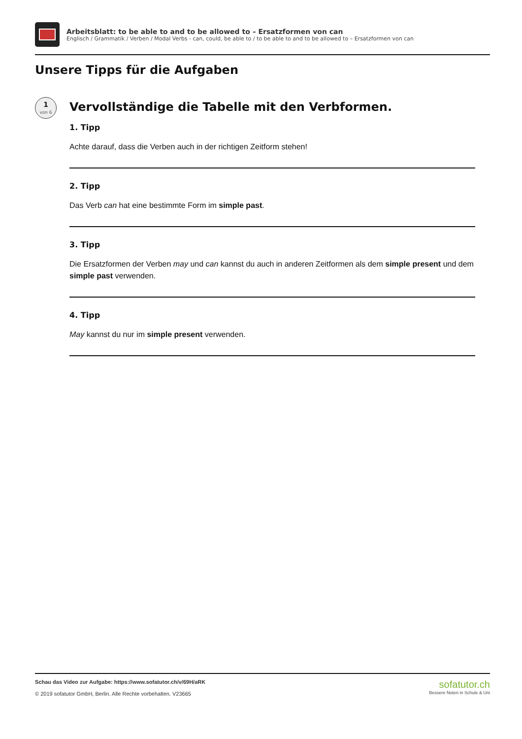Arbeitsblatt: to be able to and to be allowed to – Ersatzformen von can
Englisch / Grammatik / Verben / Modal Verbs - can, could, be able to / to be able to and to be allowed to – Ersatzformen von can
Unsere Tipps für die Aufgaben
1
von 6
Vervollständige die Tabelle mit den Verbformen.
1. Tipp
Achte darauf, dass die Verben auch in der richtigen Zeitform stehen!
2. Tipp
Das Verb can hat eine bestimmte Form im simple past.
3. Tipp
Die Ersatzformen der Verben may und can kannst du auch in anderen Zeitformen als dem simple present und dem simple past verwenden.
4. Tipp
May kannst du nur im simple present verwenden.
Schau das Video zur Aufgabe: https://www.sofatutor.ch/v/69H/aRK
© 2019 sofatutor GmbH, Berlin. Alle Rechte vorbehalten. V23665
sofatutor.ch
Bessere Noten in Schule & Uni